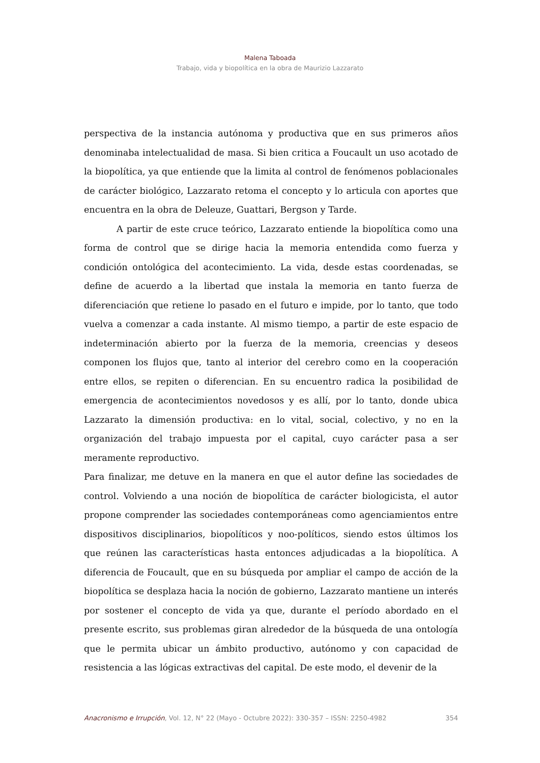Malena Taboada
Trabajo, vida y biopolítica en la obra de Maurizio Lazzarato
perspectiva de la instancia autónoma y productiva que en sus primeros años denominaba intelectualidad de masa. Si bien critica a Foucault un uso acotado de la biopolítica, ya que entiende que la limita al control de fenómenos poblacionales de carácter biológico, Lazzarato retoma el concepto y lo articula con aportes que encuentra en la obra de Deleuze, Guattari, Bergson y Tarde.
A partir de este cruce teórico, Lazzarato entiende la biopolítica como una forma de control que se dirige hacia la memoria entendida como fuerza y condición ontológica del acontecimiento. La vida, desde estas coordenadas, se define de acuerdo a la libertad que instala la memoria en tanto fuerza de diferenciación que retiene lo pasado en el futuro e impide, por lo tanto, que todo vuelva a comenzar a cada instante. Al mismo tiempo, a partir de este espacio de indeterminación abierto por la fuerza de la memoria, creencias y deseos componen los flujos que, tanto al interior del cerebro como en la cooperación entre ellos, se repiten o diferencian. En su encuentro radica la posibilidad de emergencia de acontecimientos novedosos y es allí, por lo tanto, donde ubica Lazzarato la dimensión productiva: en lo vital, social, colectivo, y no en la organización del trabajo impuesta por el capital, cuyo carácter pasa a ser meramente reproductivo.
Para finalizar, me detuve en la manera en que el autor define las sociedades de control. Volviendo a una noción de biopolítica de carácter biologicista, el autor propone comprender las sociedades contemporáneas como agenciamientos entre dispositivos disciplinarios, biopolíticos y noo-políticos, siendo estos últimos los que reúnen las características hasta entonces adjudicadas a la biopolítica. A diferencia de Foucault, que en su búsqueda por ampliar el campo de acción de la biopolítica se desplaza hacia la noción de gobierno, Lazzarato mantiene un interés por sostener el concepto de vida ya que, durante el período abordado en el presente escrito, sus problemas giran alrededor de la búsqueda de una ontología que le permita ubicar un ámbito productivo, autónomo y con capacidad de resistencia a las lógicas extractivas del capital. De este modo, el devenir de la
Anacronismo e Irrupción, Vol. 12, N° 22 (Mayo - Octubre 2022): 330-357 – ISSN: 2250-4982 354